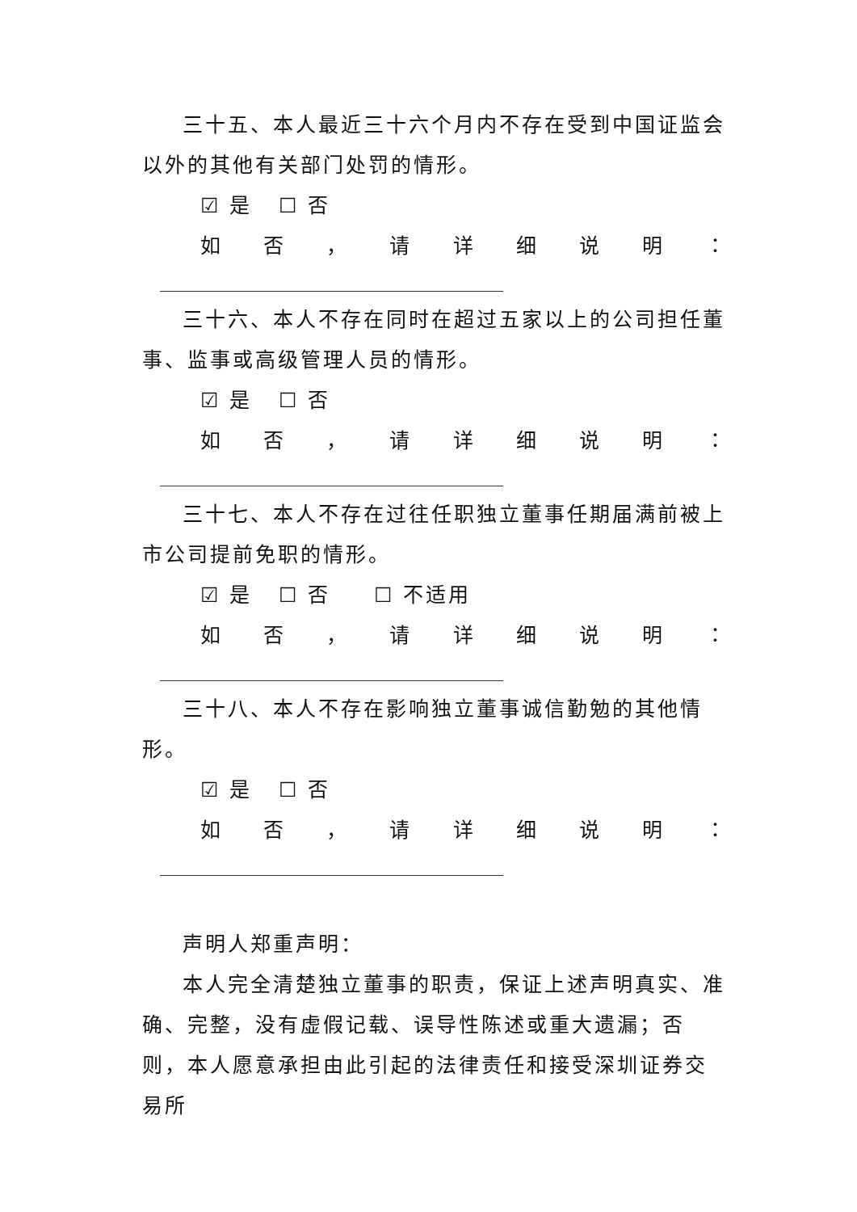三十五、本人最近三十六个月内不存在受到中国证监会以外的其他有关部门处罚的情形。
☑ 是 ☐ 否
如否 ， 请详细说明 ：
三十六、本人不存在同时在超过五家以上的公司担任董事、监事或高级管理人员的情形。
☑ 是 ☐ 否
如否 ， 请详细说明 ：
三十七、本人不存在过往任职独立董事任期届满前被上市公司提前免职的情形。
☑ 是 ☐ 否 ☐ 不适用
如否 ， 请详细说明 ：
三十八、本人不存在影响独立董事诚信勤勉的其他情形。
☑ 是 ☐ 否
如否 ， 请详细说明 ：
声明人郑重声明：
本人完全清楚独立董事的职责，保证上述声明真实、准确、完整，没有虚假记载、误导性陈述或重大遗漏；否则，本人愿意承担由此引起的法律责任和接受深圳证券交易所